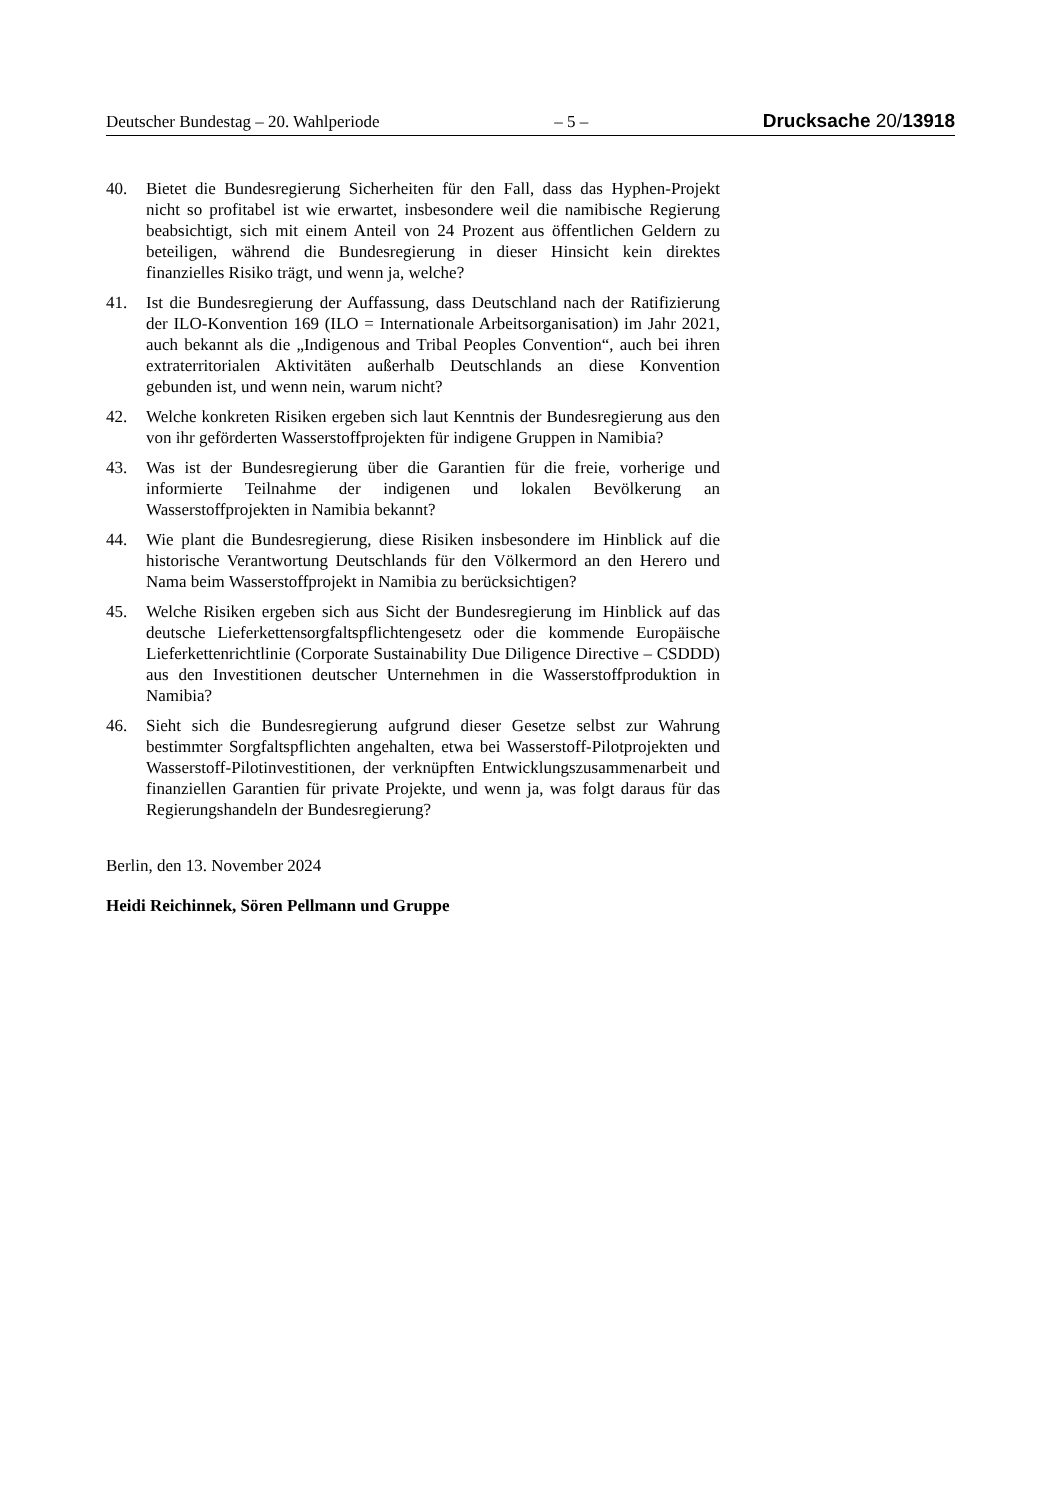Deutscher Bundestag – 20. Wahlperiode – 5 – Drucksache 20/13918
40. Bietet die Bundesregierung Sicherheiten für den Fall, dass das Hyphen-Projekt nicht so profitabel ist wie erwartet, insbesondere weil die namibische Regierung beabsichtigt, sich mit einem Anteil von 24 Prozent aus öffentlichen Geldern zu beteiligen, während die Bundesregierung in dieser Hinsicht kein direktes finanzielles Risiko trägt, und wenn ja, welche?
41. Ist die Bundesregierung der Auffassung, dass Deutschland nach der Ratifizierung der ILO-Konvention 169 (ILO = Internationale Arbeitsorganisation) im Jahr 2021, auch bekannt als die „Indigenous and Tribal Peoples Convention“, auch bei ihren extraterritorialen Aktivitäten außerhalb Deutschlands an diese Konvention gebunden ist, und wenn nein, warum nicht?
42. Welche konkreten Risiken ergeben sich laut Kenntnis der Bundesregierung aus den von ihr geförderten Wasserstoffprojekten für indigene Gruppen in Namibia?
43. Was ist der Bundesregierung über die Garantien für die freie, vorherige und informierte Teilnahme der indigenen und lokalen Bevölkerung an Wasserstoffprojekten in Namibia bekannt?
44. Wie plant die Bundesregierung, diese Risiken insbesondere im Hinblick auf die historische Verantwortung Deutschlands für den Völkermord an den Herero und Nama beim Wasserstoffprojekt in Namibia zu berücksichtigen?
45. Welche Risiken ergeben sich aus Sicht der Bundesregierung im Hinblick auf das deutsche Lieferkettensorgfaltspflichtengesetz oder die kommende Europäische Lieferkettenrichtlinie (Corporate Sustainability Due Diligence Directive – CSDDD) aus den Investitionen deutscher Unternehmen in die Wasserstoffproduktion in Namibia?
46. Sieht sich die Bundesregierung aufgrund dieser Gesetze selbst zur Wahrung bestimmter Sorgfaltspflichten angehalten, etwa bei Wasserstoff-Pilotprojekten und Wasserstoff-Pilotinvestitionen, der verknüpften Entwicklungszusammenarbeit und finanziellen Garantien für private Projekte, und wenn ja, was folgt daraus für das Regierungshandeln der Bundesregierung?
Berlin, den 13. November 2024
Heidi Reichinnek, Sören Pellmann und Gruppe